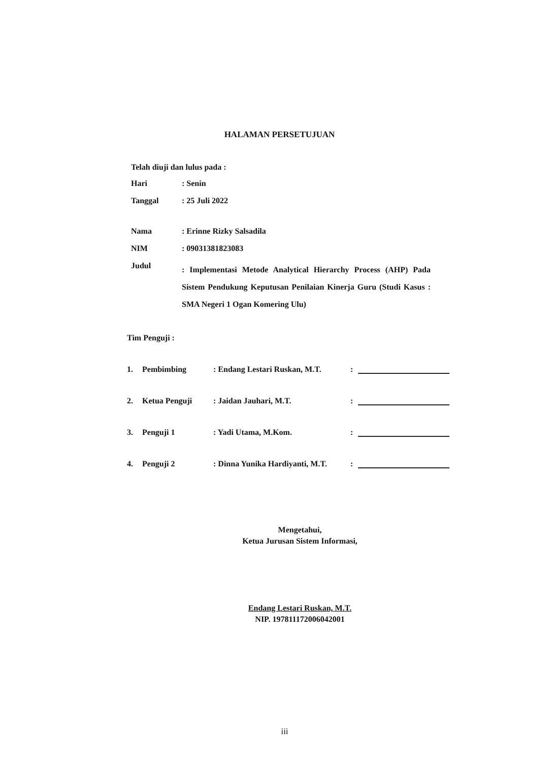HALAMAN PERSETUJUAN
Telah diuji dan lulus pada :
Hari: Senin
Tanggal: 25 Juli 2022
Nama: Erinne Rizky Salsadila
NIM: 09031381823083
Judul: Implementasi Metode Analytical Hierarchy Process (AHP) Pada Sistem Pendukung Keputusan Penilaian Kinerja Guru (Studi Kasus : SMA Negeri 1 Ogan Komering Ulu)
Tim Penguji :
1. Pembimbing: Endang Lestari Ruskan, M.T.:
2. Ketua Penguji: Jaidan Jauhari, M.T.:
3. Penguji 1: Yadi Utama, M.Kom.:
4. Penguji 2: Dinna Yunika Hardiyanti, M.T.:
Mengetahui,
Ketua Jurusan Sistem Informasi,
Endang Lestari Ruskan, M.T.
NIP. 197811172006042001
iii